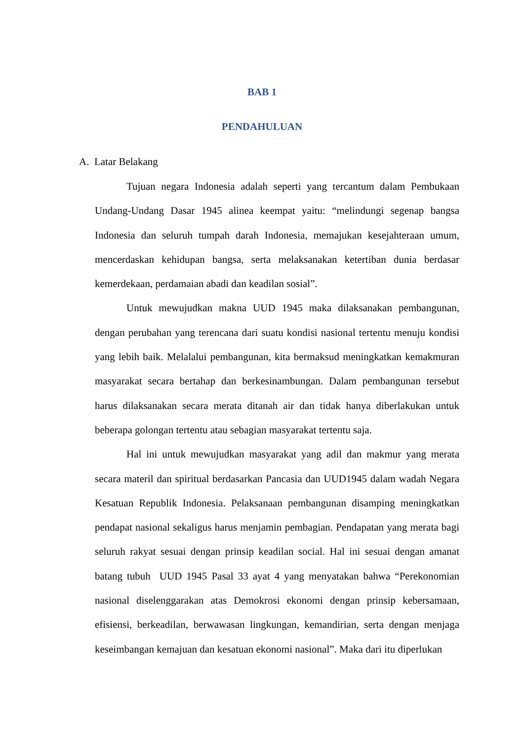BAB 1
PENDAHULUAN
A. Latar Belakang
Tujuan negara Indonesia adalah seperti yang tercantum dalam Pembukaan Undang-Undang Dasar 1945 alinea keempat yaitu: “melindungi segenap bangsa Indonesia dan seluruh tumpah darah Indonesia, memajukan kesejahteraan umum, mencerdaskan kehidupan bangsa, serta melaksanakan ketertiban dunia berdasar kemerdekaan, perdamaian abadi dan keadilan sosial”.
Untuk mewujudkan makna UUD 1945 maka dilaksanakan pembangunan, dengan perubahan yang terencana dari suatu kondisi nasional tertentu menuju kondisi yang lebih baik. Melalalui pembangunan, kita bermaksud meningkatkan kemakmuran masyarakat secara bertahap dan berkesinambungan. Dalam pembangunan tersebut harus dilaksanakan secara merata ditanah air dan tidak hanya diberlakukan untuk beberapa golongan tertentu atau sebagian masyarakat tertentu saja.
Hal ini untuk mewujudkan masyarakat yang adil dan makmur yang merata secara materil dan spiritual berdasarkan Pancasia dan UUD1945 dalam wadah Negara Kesatuan Republik Indonesia. Pelaksanaan pembangunan disamping meningkatkan pendapat nasional sekaligus harus menjamin pembagian. Pendapatan yang merata bagi seluruh rakyat sesuai dengan prinsip keadilan social. Hal ini sesuai dengan amanat batang tubuh UUD 1945 Pasal 33 ayat 4 yang menyatakan bahwa “Perekonomian nasional diselenggarakan atas Demokrosi ekonomi dengan prinsip kebersamaan, efisiensi, berkeadilan, berwawasan lingkungan, kemandirian, serta dengan menjaga keseimbangan kemajuan dan kesatuan ekonomi nasional”. Maka dari itu diperlukan